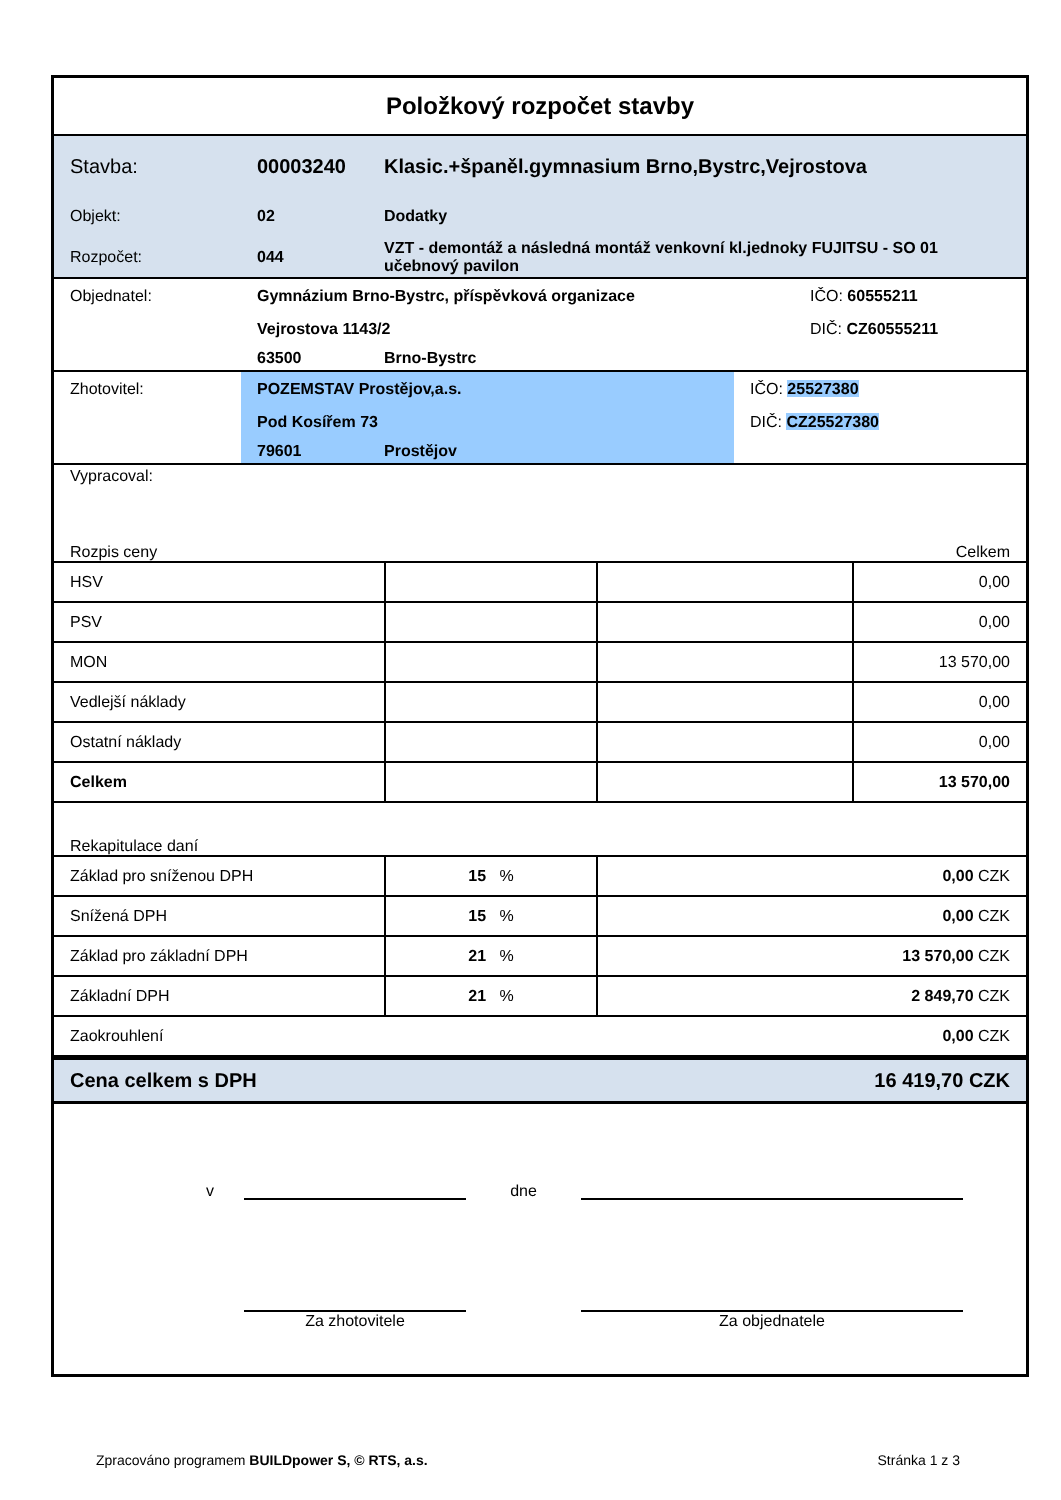Položkový rozpočet stavby
| Stavba: | 00003240 | Klasic.+španěl.gymnasium Brno,Bystrc,Vejrostova |
| Objekt: | 02 | Dodatky |
| Rozpočet: | 044 | VZT - demontáž a následná montáž venkovní kl.jednoky FUJITSU - SO 01 učebnový pavilon |
| Objednatel: | Gymnázium Brno-Bystrc, příspěvková organizace | | IČO: 60555211 |
| | Vejrostova 1143/2 | | DIČ: CZ60555211 |
| | 63500 | Brno-Bystrc | |
| Zhotovitel: | POZEMSTAV Prostějov,a.s. | | IČO: 25527380 |
| | Pod Kosířem 73 | | DIČ: CZ25527380 |
| | 79601 | Prostějov | |
Vypracoval:
| Rozpis ceny | Celkem |
| HSV | | | 0,00 |
| PSV | | | 0,00 |
| MON | | | 13 570,00 |
| Vedlejší náklady | | | 0,00 |
| Ostatní náklady | | | 0,00 |
| Celkem | | | 13 570,00 |
Rekapitulace daní
| Základ pro sníženou DPH | 15 % | 0,00 CZK |
| Snížená DPH | 15 % | 0,00 CZK |
| Základ pro základní DPH | 21 % | 13 570,00 CZK |
| Základní DPH | 21 % | 2 849,70 CZK |
| Zaokrouhlení | | 0,00 CZK |
| Cena celkem s DPH | 16 419,70 CZK |
v
dne
Za zhotovitele Za objednatele
Zpracováno programem BUILDpower S, © RTS, a.s. Stránka 1 z 3